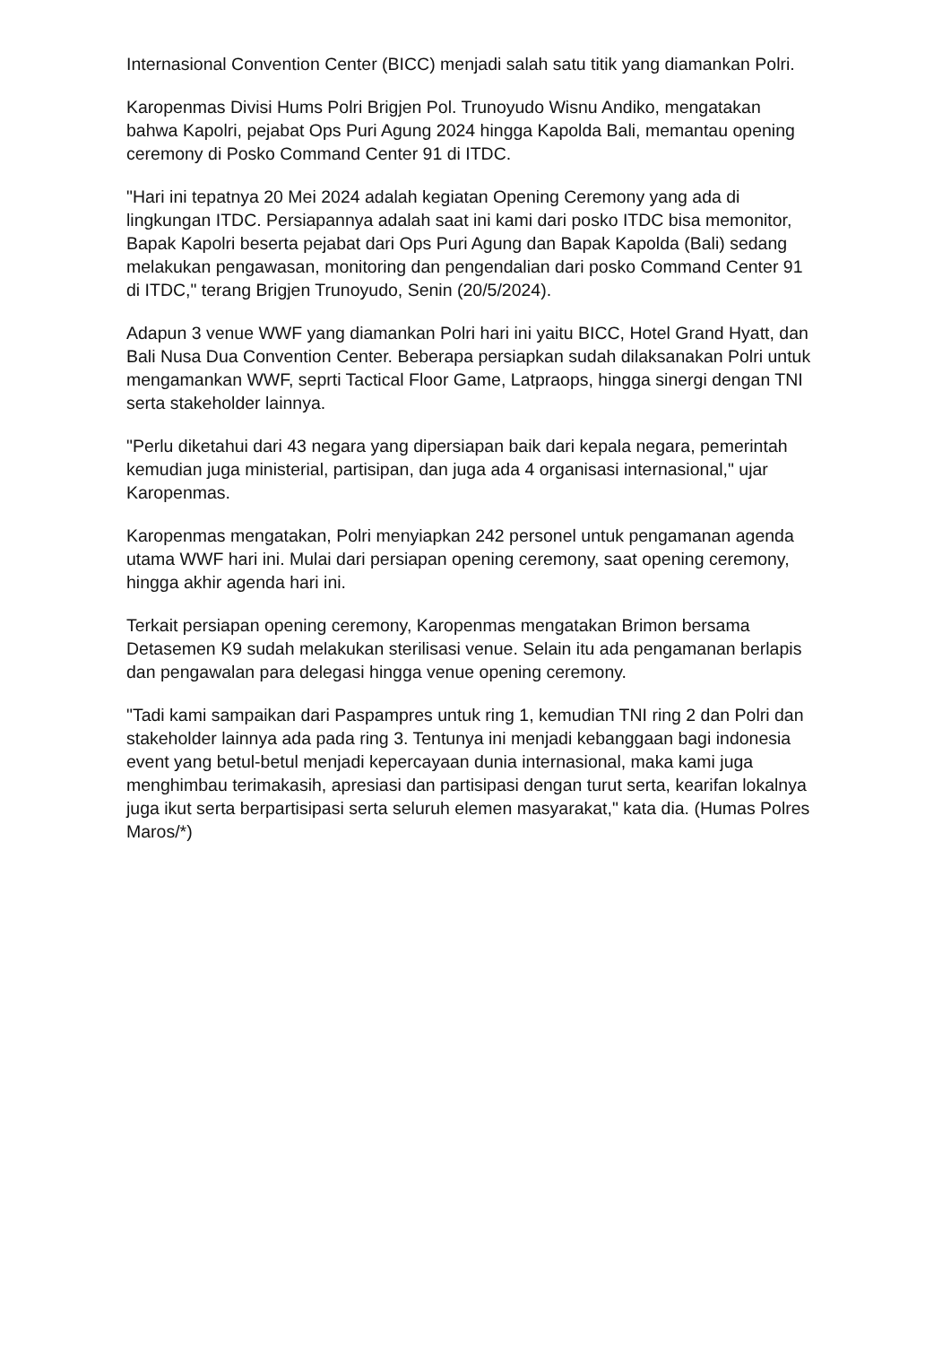Internasional Convention Center (BICC) menjadi salah satu titik yang diamankan Polri.
Karopenmas Divisi Hums Polri Brigjen Pol. Trunoyudo Wisnu Andiko, mengatakan bahwa Kapolri, pejabat Ops Puri Agung 2024 hingga Kapolda Bali, memantau opening ceremony di Posko Command Center 91 di ITDC.
"Hari ini tepatnya 20 Mei 2024 adalah kegiatan Opening Ceremony yang ada di lingkungan ITDC. Persiapannya adalah saat ini kami dari posko ITDC bisa memonitor, Bapak Kapolri beserta pejabat dari Ops Puri Agung dan Bapak Kapolda (Bali) sedang melakukan pengawasan, monitoring dan pengendalian dari posko Command Center 91 di ITDC," terang Brigjen Trunoyudo, Senin (20/5/2024).
Adapun 3 venue WWF yang diamankan Polri hari ini yaitu BICC, Hotel Grand Hyatt, dan Bali Nusa Dua Convention Center. Beberapa persiapkan sudah dilaksanakan Polri untuk mengamankan WWF, seprti Tactical Floor Game, Latpraops, hingga sinergi dengan TNI serta stakeholder lainnya.
"Perlu diketahui dari 43 negara yang dipersiapan baik dari kepala negara, pemerintah kemudian juga ministerial, partisipan, dan juga ada 4 organisasi internasional," ujar Karopenmas.
Karopenmas mengatakan, Polri menyiapkan 242 personel untuk pengamanan agenda utama WWF hari ini. Mulai dari persiapan opening ceremony, saat opening ceremony, hingga akhir agenda hari ini.
Terkait persiapan opening ceremony, Karopenmas mengatakan Brimon bersama Detasemen K9 sudah melakukan sterilisasi venue. Selain itu ada pengamanan berlapis dan pengawalan para delegasi hingga venue opening ceremony.
"Tadi kami sampaikan dari Paspampres untuk ring 1, kemudian TNI ring 2 dan Polri dan stakeholder lainnya ada pada ring 3. Tentunya ini menjadi kebanggaan bagi indonesia event yang betul-betul menjadi kepercayaan dunia internasional, maka kami juga menghimbau terimakasih, apresiasi dan partisipasi dengan turut serta, kearifan lokalnya juga ikut serta berpartisipasi serta seluruh elemen masyarakat," kata dia. (Humas Polres Maros/*)